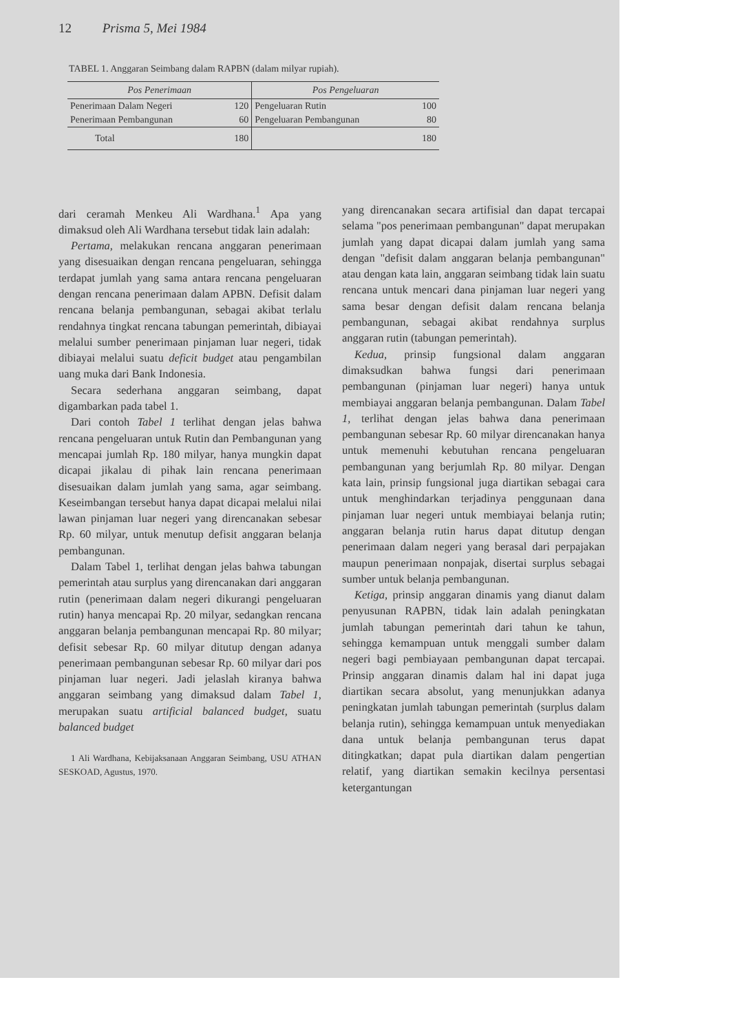12 Prisma 5, Mei 1984
TABEL 1. Anggaran Seimbang dalam RAPBN (dalam milyar rupiah).
| Pos Penerimaan | | Pos Pengeluaran | |
| --- | --- | --- | --- |
| Penerimaan Dalam Negeri | 120 | Pengeluaran Rutin | 100 |
| Penerimaan Pembangunan | 60 | Pengeluaran Pembangunan | 80 |
| Total | 180 | | 180 |
dari ceramah Menkeu Ali Wardhana.<sup>1</sup> Apa yang dimaksud oleh Ali Wardhana tersebut tidak lain adalah:
Pertama, melakukan rencana anggaran penerimaan yang disesuaikan dengan rencana pengeluaran, sehingga terdapat jumlah yang sama antara rencana pengeluaran dengan rencana penerimaan dalam APBN. Defisit dalam rencana belanja pembangunan, sebagai akibat terlalu rendahnya tingkat rencana tabungan pemerintah, dibiayai melalui sumber penerimaan pinjaman luar negeri, tidak dibiayai melalui suatu deficit budget atau pengambilan uang muka dari Bank Indonesia.
Secara sederhana anggaran seimbang, dapat digambarkan pada tabel 1.
Dari contoh Tabel 1 terlihat dengan jelas bahwa rencana pengeluaran untuk Rutin dan Pembangunan yang mencapai jumlah Rp. 180 milyar, hanya mungkin dapat dicapai jikalau di pihak lain rencana penerimaan disesuaikan dalam jumlah yang sama, agar seimbang. Keseimbangan tersebut hanya dapat dicapai melalui nilai lawan pinjaman luar negeri yang direncanakan sebesar Rp. 60 milyar, untuk menutup defisit anggaran belanja pembangunan.
Dalam Tabel 1, terlihat dengan jelas bahwa tabungan pemerintah atau surplus yang direncanakan dari anggaran rutin (penerimaan dalam negeri dikurangi pengeluaran rutin) hanya mencapai Rp. 20 milyar, sedangkan rencana anggaran belanja pembangunan mencapai Rp. 80 milyar; defisit sebesar Rp. 60 milyar ditutup dengan adanya penerimaan pembangunan sebesar Rp. 60 milyar dari pos pinjaman luar negeri. Jadi jelaslah kiranya bahwa anggaran seimbang yang dimaksud dalam Tabel 1, merupakan suatu artificial balanced budget, suatu balanced budget
1 Ali Wardhana, Kebijaksanaan Anggaran Seimbang, USU ATHAN SESKOAD, Agustus, 1970.
yang direncanakan secara artifisial dan dapat tercapai selama "pos penerimaan pembangunan" dapat merupakan jumlah yang dapat dicapai dalam jumlah yang sama dengan "defisit dalam anggaran belanja pembangunan" atau dengan kata lain, anggaran seimbang tidak lain suatu rencana untuk mencari dana pinjaman luar negeri yang sama besar dengan defisit dalam rencana belanja pembangunan, sebagai akibat rendahnya surplus anggaran rutin (tabungan pemerintah).
Kedua, prinsip fungsional dalam anggaran dimaksudkan bahwa fungsi dari penerimaan pembangunan (pinjaman luar negeri) hanya untuk membiayai anggaran belanja pembangunan. Dalam Tabel 1, terlihat dengan jelas bahwa dana penerimaan pembangunan sebesar Rp. 60 milyar direncanakan hanya untuk memenuhi kebutuhan rencana pengeluaran pembangunan yang berjumlah Rp. 80 milyar. Dengan kata lain, prinsip fungsional juga diartikan sebagai cara untuk menghindarkan terjadinya penggunaan dana pinjaman luar negeri untuk membiayai belanja rutin; anggaran belanja rutin harus dapat ditutup dengan penerimaan dalam negeri yang berasal dari perpajakan maupun penerimaan nonpajak, disertai surplus sebagai sumber untuk belanja pembangunan.
Ketiga, prinsip anggaran dinamis yang dianut dalam penyusunan RAPBN, tidak lain adalah peningkatan jumlah tabungan pemerintah dari tahun ke tahun, sehingga kemampuan untuk menggali sumber dalam negeri bagi pembiayaan pembangunan dapat tercapai. Prinsip anggaran dinamis dalam hal ini dapat juga diartikan secara absolut, yang menunjukkan adanya peningkatan jumlah tabungan pemerintah (surplus dalam belanja rutin), sehingga kemampuan untuk menyediakan dana untuk belanja pembangunan terus dapat ditingkatkan; dapat pula diartikan dalam pengertian relatif, yang diartikan semakin kecilnya persentasi ketergantungan